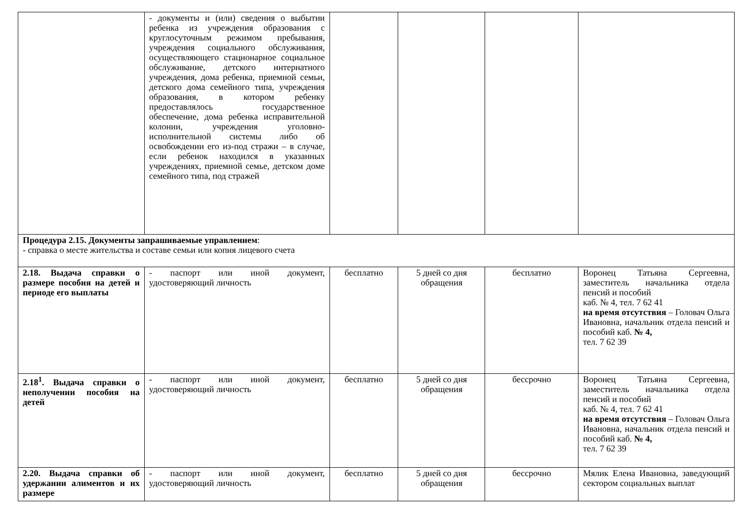| | - документы и (или) сведения о выбытии ребенка из учреждения образования с круглосуточным режимом пребывания, учреждения социального обслуживания, осуществляющего стационарное социальное обслуживание, детского интернатного учреждения, дома ребенка, приемной семьи, детского дома семейного типа, учреждения образования, в котором ребенку предоставлялось государственное обеспечение, дома ребенка исправительной колонии, учреждения уголовно-исполнительной системы либо об освобождении его из-под стражи – в случае, если ребенок находился в указанных учреждениях, приемной семье, детском доме семейного типа, под стражей | | | | |
| Процедура 2.15. Документы запрашиваемые управлением : - справка о месте жительства и составе семьи или копия лицевого счета | | | | | |
| 2.18. Выдача справки о размере пособия на детей и периоде его выплаты | - паспорт или иной документ, удостоверяющий личность | бесплатно | 5 дней со дня обращения | бесплатно | Воронец Татьяна Сергеевна, заместитель начальника отдела пенсий и пособий каб. № 4, тел. 7 62 41 на время отсутствия – Головач Ольга Ивановна, начальник отдела пенсий и пособий каб. № 4, тел. 7 62 39 |
| 2.18<sup>1</sup>. Выдача справки о неполучении пособия на детей | - паспорт или иной документ, удостоверяющий личность | бесплатно | 5 дней со дня обращения | бессрочно | Воронец Татьяна Сергеевна, заместитель начальника отдела пенсий и пособий каб. № 4, тел. 7 62 41 на время отсутствия – Головач Ольга Ивановна, начальник отдела пенсий и пособий каб. № 4, тел. 7 62 39 |
| 2.20. Выдача справки об удержании алиментов и их размере | - паспорт или иной документ, удостоверяющий личность | бесплатно | 5 дней со дня обращения | бессрочно | Мялик Елена Ивановна, заведующий сектором социальных выплат |